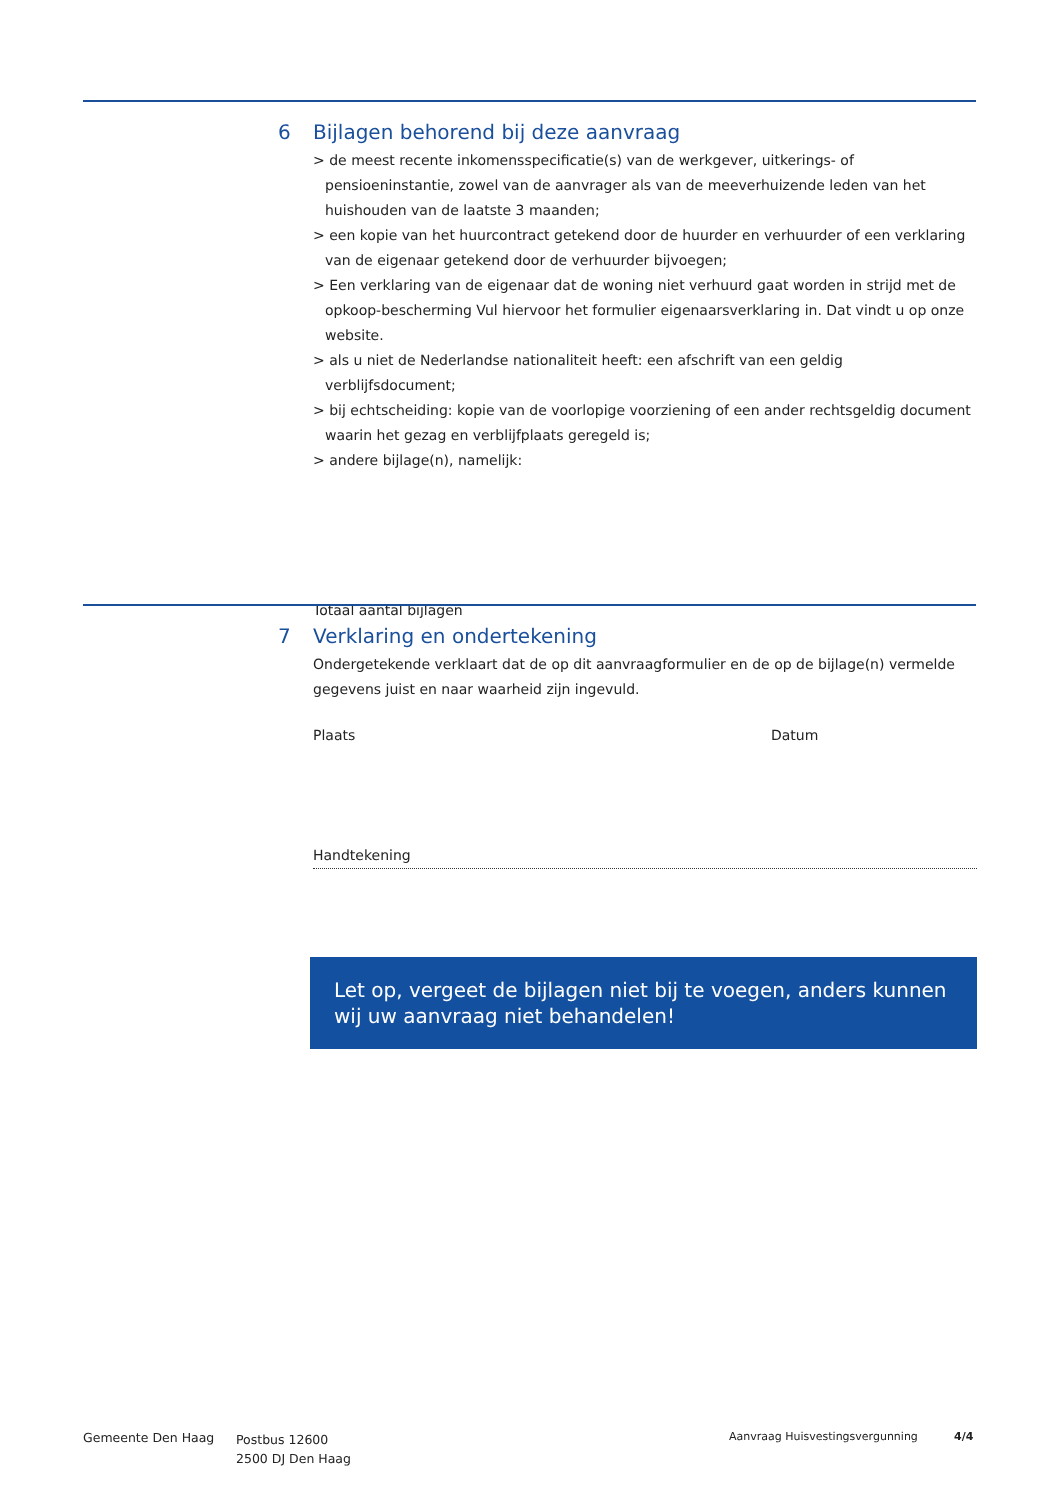6 Bijlagen behorend bij deze aanvraag
> de meest recente inkomensspecificatie(s) van de werkgever, uitkerings- of pensioeninstantie, zowel van de aanvrager als van de meeverhuizende leden van het huishouden van de laatste 3 maanden;
> een kopie van het huurcontract getekend door de huurder en verhuurder of een verklaring van de eigenaar getekend door de verhuurder bijvoegen;
> Een verklaring van de eigenaar dat de woning niet verhuurd gaat worden in strijd met de opkoop-bescherming Vul hiervoor het formulier eigenaarsverklaring in. Dat vindt u op onze website.
> als u niet de Nederlandse nationaliteit heeft: een afschrift van een geldig verblijfsdocument;
> bij echtscheiding: kopie van de voorlopige voorziening of een ander rechtsgeldig document waarin het gezag en verblijfplaats geregeld is;
> andere bijlage(n), namelijk:
Totaal aantal bijlagen
7 Verklaring en ondertekening
Ondergetekende verklaart dat de op dit aanvraagformulier en de op de bijlage(n) vermelde gegevens juist en naar waarheid zijn ingevuld.
Plaats Datum
Handtekening
Let op, vergeet de bijlagen niet bij te voegen, anders kunnen wij uw aanvraag niet behandelen!
Gemeente Den Haag
Postbus 12600
2500 DJ Den Haag
Aanvraag Huisvestingsvergunning 4/4